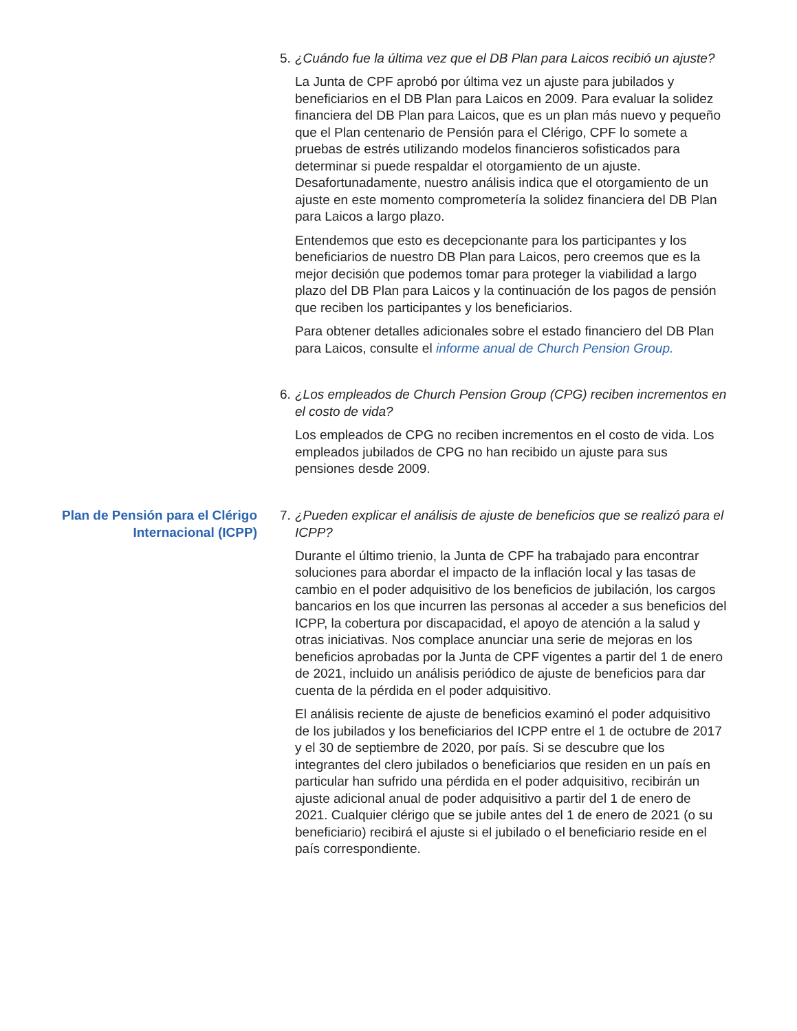5. ¿Cuándo fue la última vez que el DB Plan para Laicos recibió un ajuste?
La Junta de CPF aprobó por última vez un ajuste para jubilados y beneficiarios en el DB Plan para Laicos en 2009. Para evaluar la solidez financiera del DB Plan para Laicos, que es un plan más nuevo y pequeño que el Plan centenario de Pensión para el Clérigo, CPF lo somete a pruebas de estrés utilizando modelos financieros sofisticados para determinar si puede respaldar el otorgamiento de un ajuste. Desafortunadamente, nuestro análisis indica que el otorgamiento de un ajuste en este momento comprometería la solidez financiera del DB Plan para Laicos a largo plazo.
Entendemos que esto es decepcionante para los participantes y los beneficiarios de nuestro DB Plan para Laicos, pero creemos que es la mejor decisión que podemos tomar para proteger la viabilidad a largo plazo del DB Plan para Laicos y la continuación de los pagos de pensión que reciben los participantes y los beneficiarios.
Para obtener detalles adicionales sobre el estado financiero del DB Plan para Laicos, consulte el informe anual de Church Pension Group.
6. ¿Los empleados de Church Pension Group (CPG) reciben incrementos en el costo de vida?
Los empleados de CPG no reciben incrementos en el costo de vida. Los empleados jubilados de CPG no han recibido un ajuste para sus pensiones desde 2009.
Plan de Pensión para el Clérigo Internacional (ICPP)
7. ¿Pueden explicar el análisis de ajuste de beneficios que se realizó para el ICPP?
Durante el último trienio, la Junta de CPF ha trabajado para encontrar soluciones para abordar el impacto de la inflación local y las tasas de cambio en el poder adquisitivo de los beneficios de jubilación, los cargos bancarios en los que incurren las personas al acceder a sus beneficios del ICPP, la cobertura por discapacidad, el apoyo de atención a la salud y otras iniciativas. Nos complace anunciar una serie de mejoras en los beneficios aprobadas por la Junta de CPF vigentes a partir del 1 de enero de 2021, incluido un análisis periódico de ajuste de beneficios para dar cuenta de la pérdida en el poder adquisitivo.
El análisis reciente de ajuste de beneficios examinó el poder adquisitivo de los jubilados y los beneficiarios del ICPP entre el 1 de octubre de 2017 y el 30 de septiembre de 2020, por país. Si se descubre que los integrantes del clero jubilados o beneficiarios que residen en un país en particular han sufrido una pérdida en el poder adquisitivo, recibirán un ajuste adicional anual de poder adquisitivo a partir del 1 de enero de 2021. Cualquier clérigo que se jubile antes del 1 de enero de 2021 (o su beneficiario) recibirá el ajuste si el jubilado o el beneficiario reside en el país correspondiente.